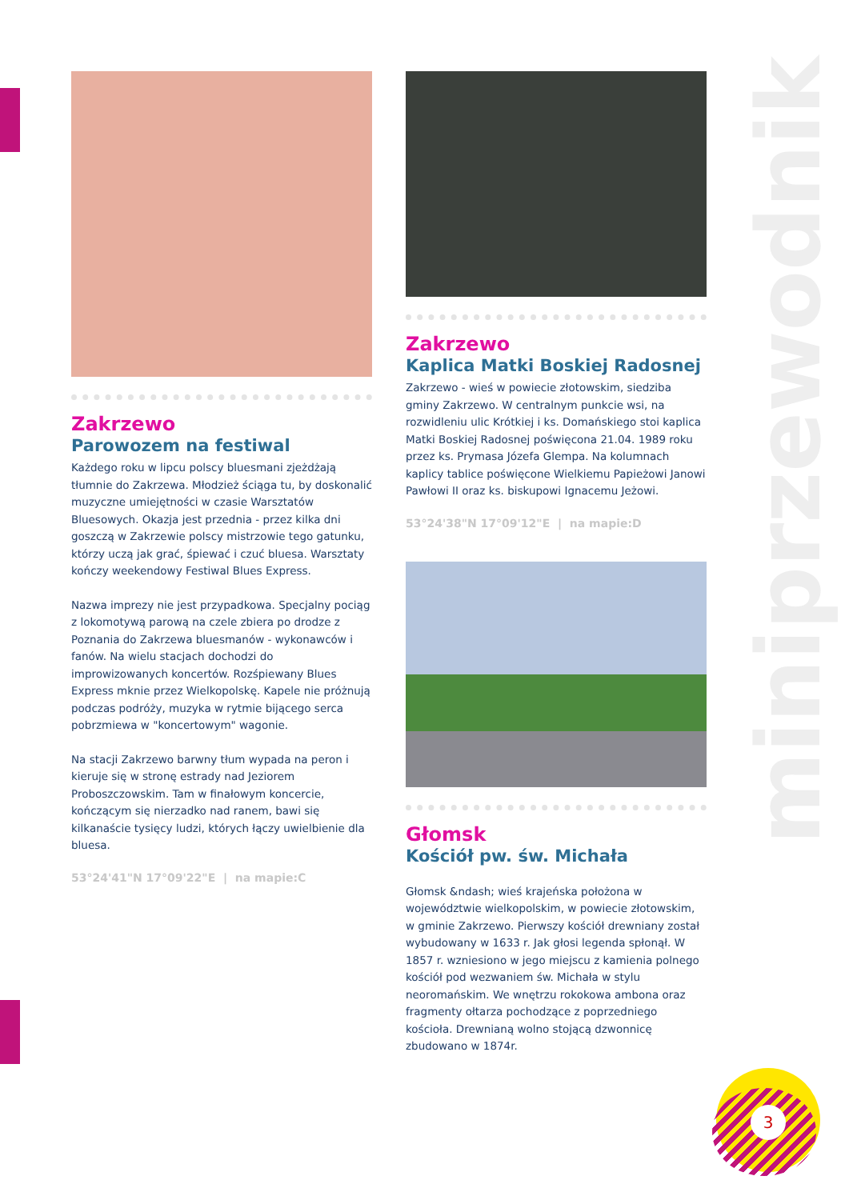miniprzewodnik
3
Zakrzewo
Parowozem na festiwal
Każdego roku w lipcu polscy bluesmani zjeżdżają tłumnie do Zakrzewa. Młodzież ściąga tu, by doskonalić muzyczne umiejętności w czasie Warsztatów Bluesowych. Okazja jest przednia - przez kilka dni goszczą w Zakrzewie polscy mistrzowie tego gatunku, którzy uczą jak grać, śpiewać i czuć bluesa. Warsztaty kończy weekendowy Festiwal Blues Express.
Nazwa imprezy nie jest przypadkowa. Specjalny pociąg z lokomotywą parową na czele zbiera po drodze z Poznania do Zakrzewa bluesmanów - wykonawców i fanów. Na wielu stacjach dochodzi do improwizowanych koncertów. Rozśpiewany Blues Express mknie przez Wielkopolskę. Kapele nie próżnują podczas podróży, muzyka w rytmie bijącego serca pobrzmiewa w "koncertowym" wagonie.
Na stacji Zakrzewo barwny tłum wypada na peron i kieruje się w stronę estrady nad Jeziorem Proboszczowskim. Tam w finałowym koncercie, kończącym się nierzadko nad ranem, bawi się kilkanaście tysięcy ludzi, których łączy uwielbienie dla bluesa.
53°24'41"N 17°09'22"E | na mapie:C
Zakrzewo
Kaplica Matki Boskiej Radosnej
Zakrzewo - wieś w powiecie złotowskim, siedziba gminy Zakrzewo. W centralnym punkcie wsi, na rozwidleniu ulic Krótkiej i ks. Domańskiego stoi kaplica Matki Boskiej Radosnej poświęcona 21.04. 1989 roku przez ks. Prymasa Józefa Glempa. Na kolumnach kaplicy tablice poświęcone Wielkiemu Papieżowi Janowi Pawłowi II oraz ks. biskupowi Ignacemu Jeżowi.
53°24'38"N 17°09'12"E | na mapie:D
Głomsk
Kościół pw. św. Michała
Głomsk &ndash; wieś krajeńska położona w województwie wielkopolskim, w powiecie złotowskim, w gminie Zakrzewo. Pierwszy kościół drewniany został wybudowany w 1633 r. Jak głosi legenda spłonął. W 1857 r. wzniesiono w jego miejscu z kamienia polnego kościół pod wezwaniem św. Michała w stylu neoromańskim. We wnętrzu rokokowa ambona oraz fragmenty ołtarza pochodzące z poprzedniego kościoła. Drewnianą wolno stojącą dzwonnicę zbudowano w 1874r.